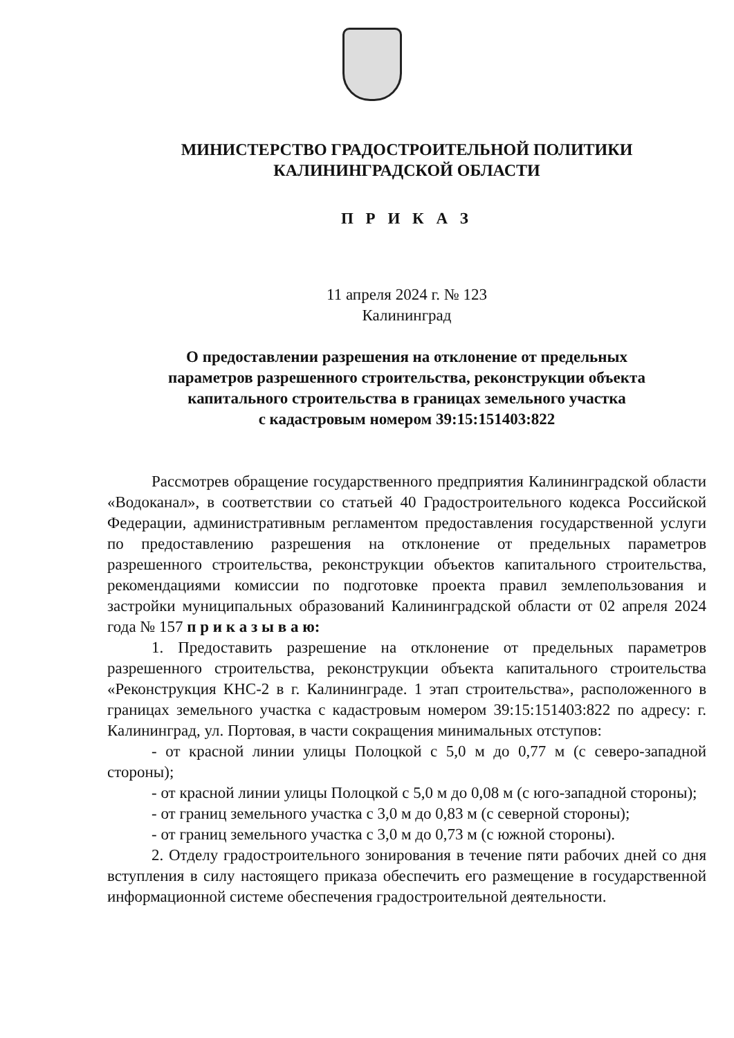МИНИСТЕРСТВО ГРАДОСТРОИТЕЛЬНОЙ ПОЛИТИКИ
КАЛИНИНГРАДСКОЙ ОБЛАСТИ
П Р И К А З
11 апреля 2024 г. № 123
Калининград
О предоставлении разрешения на отклонение от предельных
параметров разрешенного строительства, реконструкции объекта
капитального строительства в границах земельного участка
с кадастровым номером 39:15:151403:822
Рассмотрев обращение государственного предприятия Калининградской области «Водоканал», в соответствии со статьей 40 Градостроительного кодекса Российской Федерации, административным регламентом предоставления государственной услуги по предоставлению разрешения на отклонение от предельных параметров разрешенного строительства, реконструкции объектов капитального строительства, рекомендациями комиссии по подготовке проекта правил землепользования и застройки муниципальных образований Калининградской области от 02 апреля 2024 года № 157 п р и к а з ы в а ю:
1. Предоставить разрешение на отклонение от предельных параметров разрешенного строительства, реконструкции объекта капитального строительства «Реконструкция КНС-2 в г. Калининграде. 1 этап строительства», расположенного в границах земельного участка с кадастровым номером 39:15:151403:822 по адресу: г. Калининград, ул. Портовая, в части сокращения минимальных отступов:
- от красной линии улицы Полоцкой с 5,0 м до 0,77 м (с северо-западной стороны);
- от красной линии улицы Полоцкой с 5,0 м до 0,08 м (с юго-западной стороны);
- от границ земельного участка с 3,0 м до 0,83 м (с северной стороны);
- от границ земельного участка с 3,0 м до 0,73 м (с южной стороны).
2. Отделу градостроительного зонирования в течение пяти рабочих дней со дня вступления в силу настоящего приказа обеспечить его размещение в государственной информационной системе обеспечения градостроительной деятельности.